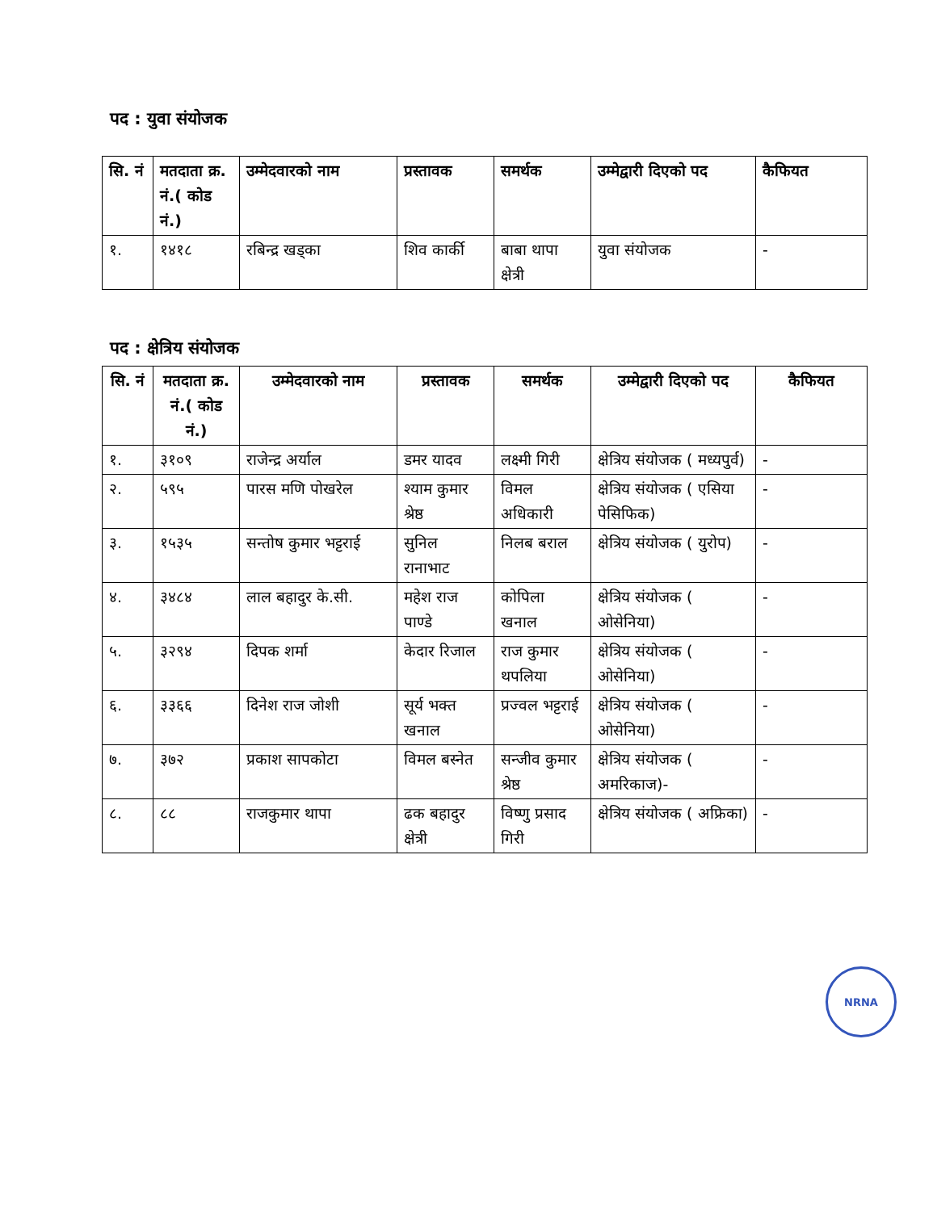पद : युवा संयोजक
| सि. नं | मतदाता क्र. नं.( कोड नं.) | उम्मेदवारको नाम | प्रस्तावक | समर्थक | उम्मेद्वारी दिएको पद | कैफियत |
| --- | --- | --- | --- | --- | --- | --- |
| १. | १४१८ | रबिन्द्र खड्का | शिव कार्की | बाबा थापा क्षेत्री | युवा संयोजक | - |
पद : क्षेत्रिय संयोजक
| सि. नं | मतदाता क्र. नं.( कोड नं.) | उम्मेदवारको नाम | प्रस्तावक | समर्थक | उम्मेद्वारी दिएको पद | कैफियत |
| --- | --- | --- | --- | --- | --- | --- |
| १. | ३१०९ | राजेन्द्र अर्याल | डमर यादव | लक्ष्मी गिरी | क्षेत्रिय संयोजक ( मध्यपुर्व) | - |
| २. | ५९५ | पारस मणि पोखरेल | श्याम कुमार श्रेष्ठ | विमल अधिकारी | क्षेत्रिय संयोजक ( एसिया पेसिफिक) | - |
| ३. | १५३५ | सन्तोष कुमार भट्टराई | सुनिल रानाभाट | निलब बराल | क्षेत्रिय संयोजक ( युरोप) | - |
| ४. | ३४८४ | लाल बहादुर के.सी. | महेश राज पाण्डे | कोपिला खनाल | क्षेत्रिय संयोजक ( ओसेनिया) | - |
| ५. | ३२९४ | दिपक शर्मा | केदार रिजाल | राज कुमार थपलिया | क्षेत्रिय संयोजक ( ओसेनिया) | - |
| ६. | ३३६६ | दिनेश राज जोशी | सूर्य भक्त खनाल | प्रज्वल भट्टराई | क्षेत्रिय संयोजक ( ओसेनिया) | - |
| ७. | ३७२ | प्रकाश सापकोटा | विमल बस्नेत | सन्जीव कुमार श्रेष्ठ | क्षेत्रिय संयोजक ( अमरिकाज)- | - |
| ८. | ८८ | राजकुमार थापा | ढक बहादुर क्षेत्री | विष्णु प्रसाद गिरी | क्षेत्रिय संयोजक ( अफ्रिका) | - |
NRNA